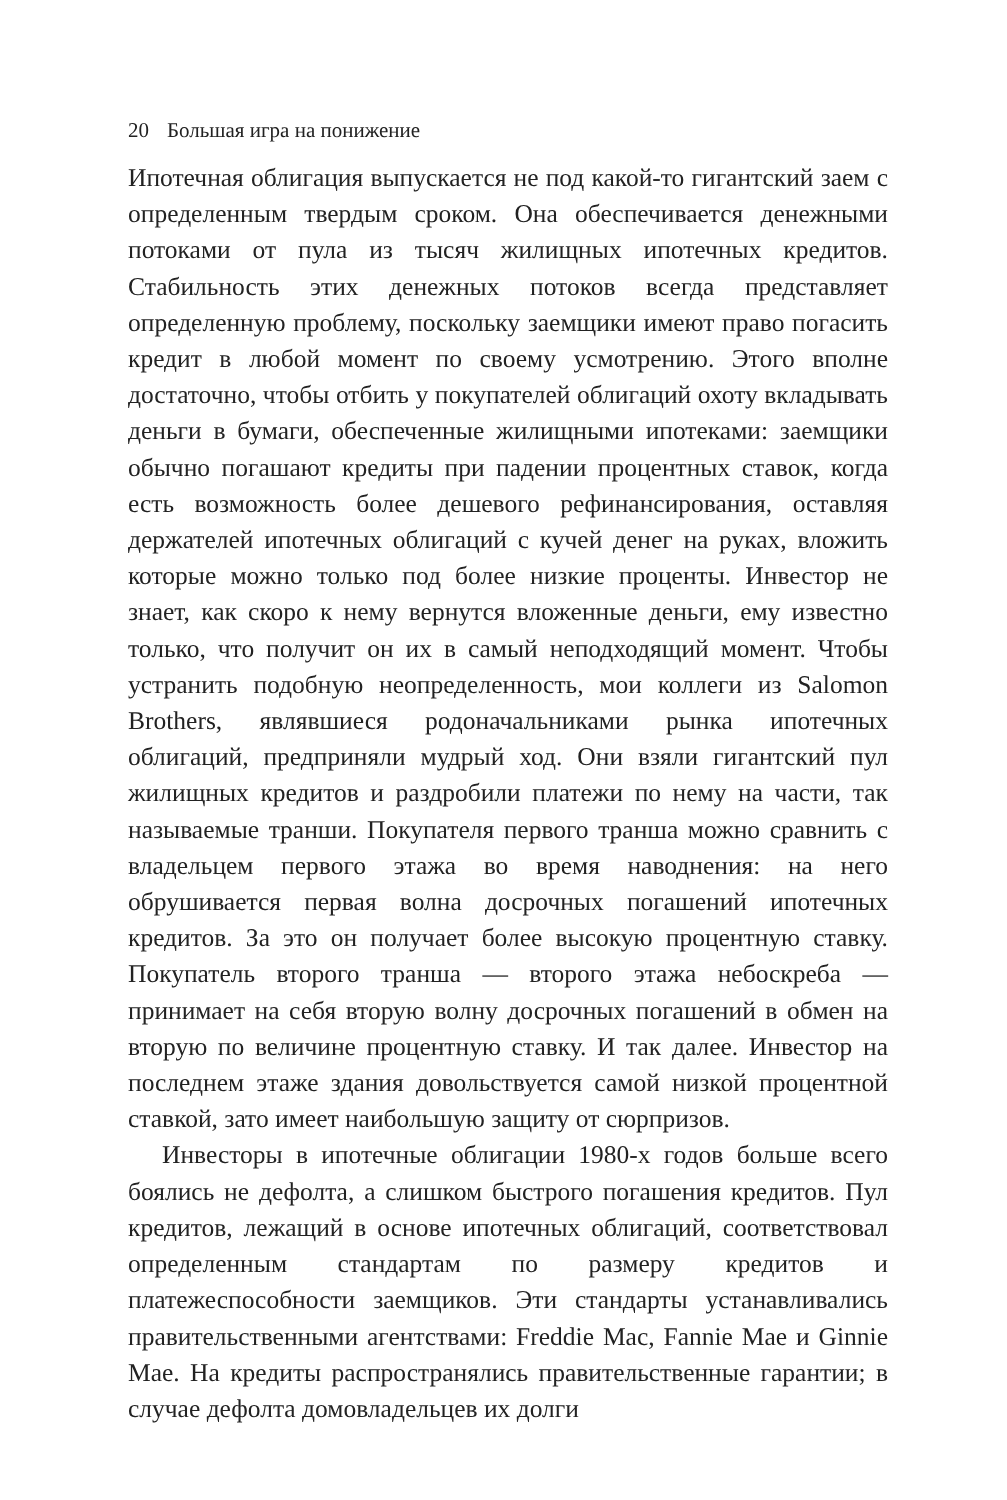20 Большая игра на понижение
Ипотечная облигация выпускается не под какой-то гигантский заем с определенным твердым сроком. Она обеспечивается денежными потоками от пула из тысяч жилищных ипотечных кредитов. Стабильность этих денежных потоков всегда представляет определенную проблему, поскольку заемщики имеют право погасить кредит в любой момент по своему усмотрению. Этого вполне достаточно, чтобы отбить у покупателей облигаций охоту вкладывать деньги в бумаги, обеспеченные жилищными ипотеками: заемщики обычно погашают кредиты при падении процентных ставок, когда есть возможность более дешевого рефинансирования, оставляя держателей ипотечных облигаций с кучей денег на руках, вложить которые можно только под более низкие проценты. Инвестор не знает, как скоро к нему вернутся вложенные деньги, ему известно только, что получит он их в самый неподходящий момент. Чтобы устранить подобную неопределенность, мои коллеги из Salomon Brothers, являвшиеся родоначальниками рынка ипотечных облигаций, предприняли мудрый ход. Они взяли гигантский пул жилищных кредитов и раздробили платежи по нему на части, так называемые транши. Покупателя первого транша можно сравнить с владельцем первого этажа во время наводнения: на него обрушивается первая волна досрочных погашений ипотечных кредитов. За это он получает более высокую процентную ставку. Покупатель второго транша — второго этажа небоскреба — принимает на себя вторую волну досрочных погашений в обмен на вторую по величине процентную ставку. И так далее. Инвестор на последнем этаже здания довольствуется самой низкой процентной ставкой, зато имеет наибольшую защиту от сюрпризов.
Инвесторы в ипотечные облигации 1980-х годов больше всего боялись не дефолта, а слишком быстрого погашения кредитов. Пул кредитов, лежащий в основе ипотечных облигаций, соответствовал определенным стандартам по размеру кредитов и платежеспособности заемщиков. Эти стандарты устанавливались правительственными агентствами: Freddie Mac, Fannie Mae и Ginnie Mae. На кредиты распространялись правительственные гарантии; в случае дефолта домовладельцев их долги